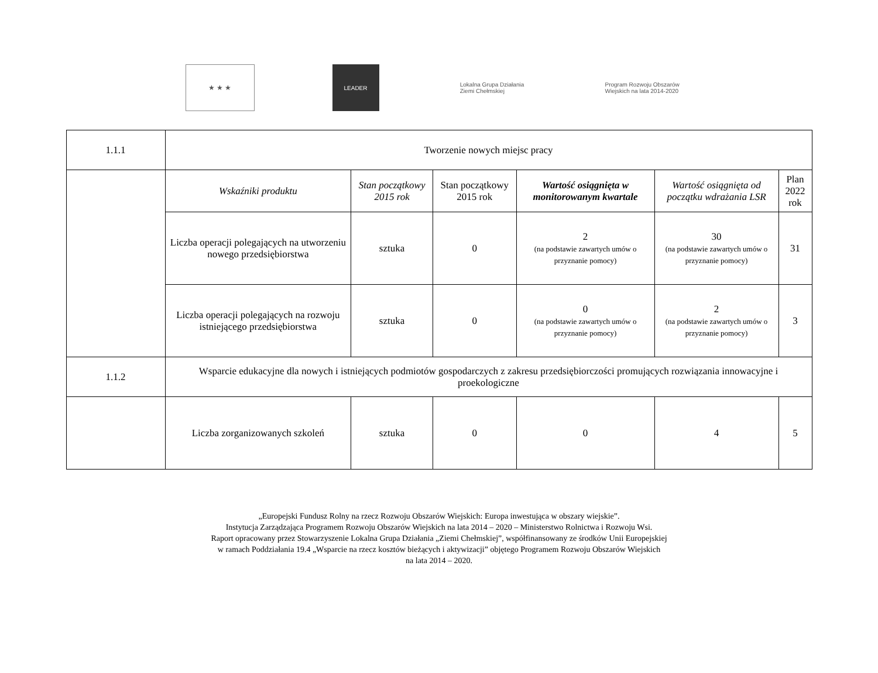★ ★ ★
LEADER
Lokalna Grupa Działania
Ziemi Chełmskiej
Program Rozwoju Obszarów Wiejskich na lata 2014-2020
| 1.1.1 | Tworzenie nowych miejsc pracy | | | | | |
| | Wskaźniki produktu | Stan początkowy 2015 rok | Stan początkowy 2015 rok | Wartość osiągnięta w monitorowanym kwartale | Wartość osiągnięta od początku wdrażania LSR | Plan 2022 rok |
| | Liczba operacji polegających na utworzeniu nowego przedsiębiorstwa | sztuka | 0 | 2 (na podstawie zawartych umów o przyznanie pomocy) | 30 (na podstawie zawartych umów o przyznanie pomocy) | 31 |
| | Liczba operacji polegających na rozwoju istniejącego przedsiębiorstwa | sztuka | 0 | 0 (na podstawie zawartych umów o przyznanie pomocy) | 2 (na podstawie zawartych umów o przyznanie pomocy) | 3 |
| 1.1.2 | Wsparcie edukacyjne dla nowych i istniejących podmiotów gospodarczych z zakresu przedsiębiorczości promujących rozwiązania innowacyjne i proekologiczne | | | | | |
| | Liczba zorganizowanych szkoleń | sztuka | 0 | 0 | 4 | 5 |
„Europejski Fundusz Rolny na rzecz Rozwoju Obszarów Wiejskich: Europa inwestująca w obszary wiejskie”.
Instytucja Zarządzająca Programem Rozwoju Obszarów Wiejskich na lata 2014 – 2020 – Ministerstwo Rolnictwa i Rozwoju Wsi.
Raport opracowany przez Stowarzyszenie Lokalna Grupa Działania „Ziemi Chełmskiej”, współfinansowany ze środków Unii Europejskiej
w ramach Poddziałania 19.4 „Wsparcie na rzecz kosztów bieżących i aktywizacji” objętego Programem Rozwoju Obszarów Wiejskich
na lata 2014 – 2020.